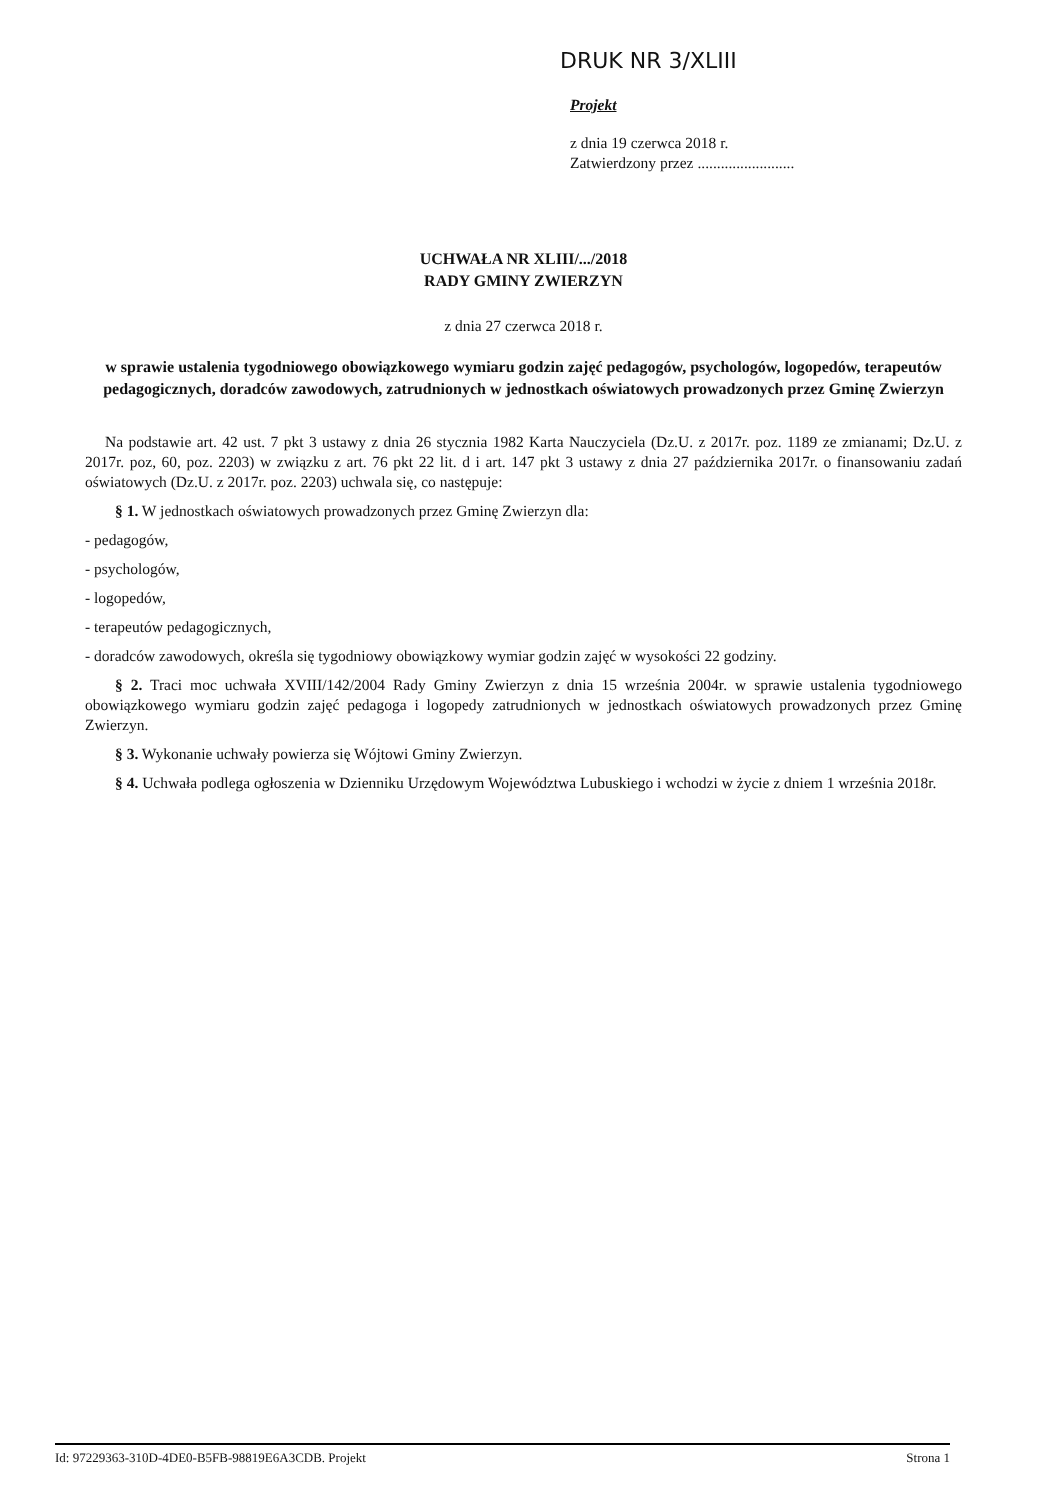DRUK NR 3/XLIII
Projekt
z dnia 19 czerwca 2018 r.
Zatwierdzony przez .........................
UCHWAŁA NR XLIII/.../2018
RADY GMINY ZWIERZYN
z dnia 27 czerwca 2018 r.
w sprawie ustalenia tygodniowego obowiązkowego wymiaru godzin zajęć pedagogów, psychologów, logopedów, terapeutów pedagogicznych, doradców zawodowych, zatrudnionych w jednostkach oświatowych prowadzonych przez Gminę Zwierzyn
Na podstawie art. 42 ust. 7 pkt 3 ustawy z dnia 26 stycznia 1982 Karta Nauczyciela (Dz.U. z 2017r. poz. 1189 ze zmianami; Dz.U. z 2017r. poz, 60, poz. 2203) w związku z art. 76 pkt 22 lit. d i art. 147 pkt 3 ustawy z dnia 27 października 2017r. o finansowaniu zadań oświatowych (Dz.U. z 2017r. poz. 2203) uchwala się, co następuje:
§ 1. W jednostkach oświatowych prowadzonych przez Gminę Zwierzyn dla:
- pedagogów,
- psychologów,
- logopedów,
- terapeutów pedagogicznych,
- doradców zawodowych, określa się tygodniowy obowiązkowy wymiar godzin zajęć w wysokości 22 godziny.
§ 2. Traci moc uchwała XVIII/142/2004 Rady Gminy Zwierzyn z dnia 15 września 2004r. w sprawie ustalenia tygodniowego obowiązkowego wymiaru godzin zajęć pedagoga i logopedy zatrudnionych w jednostkach oświatowych prowadzonych przez Gminę Zwierzyn.
§ 3. Wykonanie uchwały powierza się Wójtowi Gminy Zwierzyn.
§ 4. Uchwała podlega ogłoszenia w Dzienniku Urzędowym Województwa Lubuskiego i wchodzi w życie z dniem 1 września 2018r.
Id: 97229363-310D-4DE0-B5FB-98819E6A3CDB. Projekt Strona 1